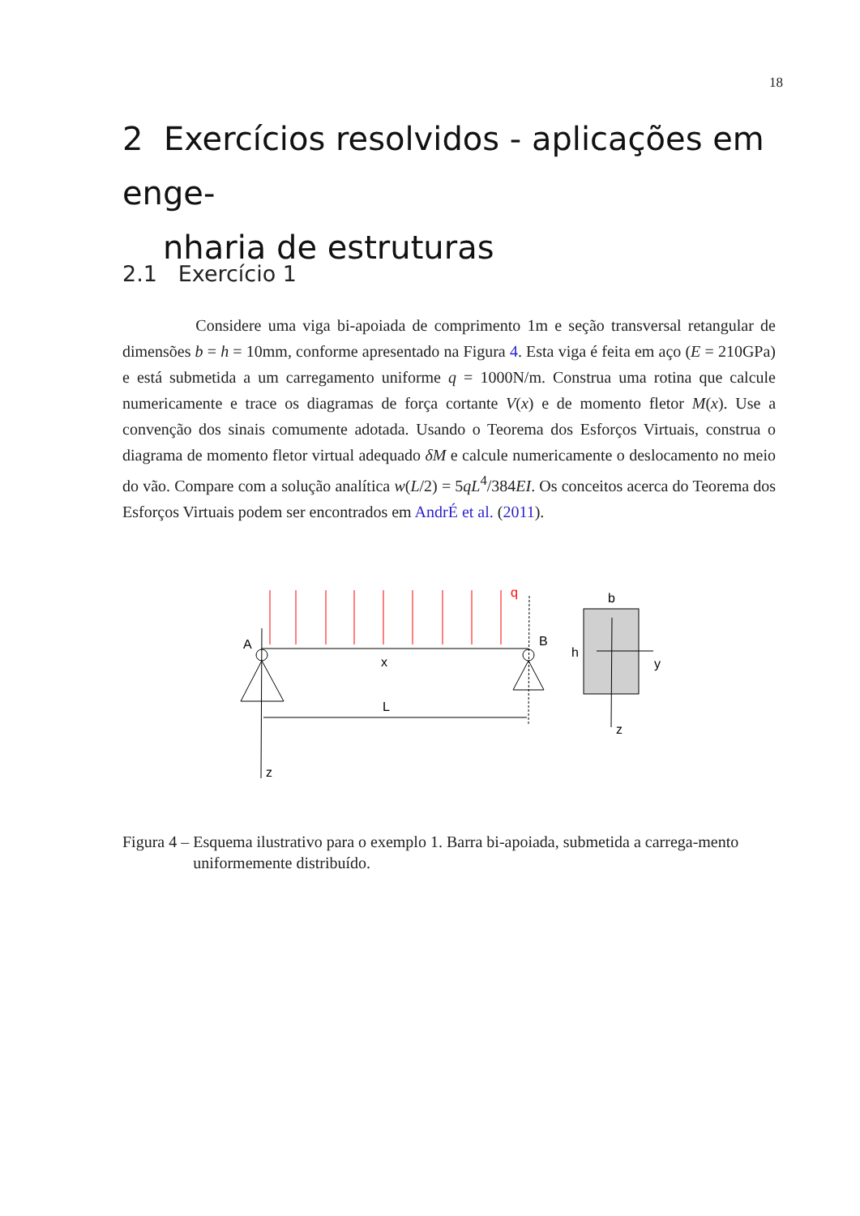18
2 Exercícios resolvidos - aplicações em enge-
nharia de estruturas
2.1 Exercício 1
Considere uma viga bi-apoiada de comprimento 1m e seção transversal retangular de dimensões b = h = 10mm, conforme apresentado na Figura 4. Esta viga é feita em aço (E = 210GPa) e está submetida a um carregamento uniforme q = 1000N/m. Construa uma rotina que calcule numericamente e trace os diagramas de força cortante V(x) e de momento fletor M(x). Use a convenção dos sinais comumente adotada. Usando o Teorema dos Esforços Virtuais, construa o diagrama de momento fletor virtual adequado δM e calcule numericamente o deslocamento no meio do vão. Compare com a solução analítica w(L/2) = 5qL<sup>4</sup>/384EI. Os conceitos acerca do Teorema dos Esforços Virtuais podem ser encontrados em AndrÉ et al. (2011).
q
A
B
x
L
z
b
h
y
z
Figura 4 – Esquema ilustrativo para o exemplo 1. Barra bi-apoiada, submetida a carrega-mento uniformemente distribuído.